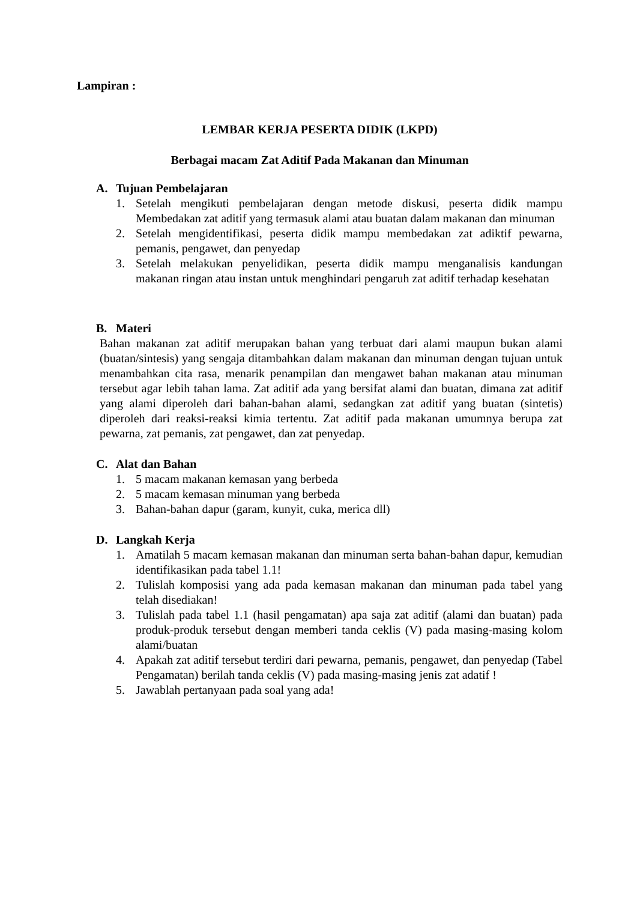Lampiran :
LEMBAR KERJA PESERTA DIDIK (LKPD)
Berbagai macam Zat Aditif Pada Makanan dan Minuman
A. Tujuan Pembelajaran
1. Setelah mengikuti pembelajaran dengan metode diskusi, peserta didik mampu Membedakan zat aditif yang termasuk alami atau buatan dalam makanan dan minuman
2. Setelah mengidentifikasi, peserta didik mampu membedakan zat adiktif pewarna, pemanis, pengawet, dan penyedap
3. Setelah melakukan penyelidikan, peserta didik mampu menganalisis kandungan makanan ringan atau instan untuk menghindari pengaruh zat aditif terhadap kesehatan
B. Materi
Bahan makanan zat aditif merupakan bahan yang terbuat dari alami maupun bukan alami (buatan/sintesis) yang sengaja ditambahkan dalam makanan dan minuman dengan tujuan untuk menambahkan cita rasa, menarik penampilan dan mengawet bahan makanan atau minuman tersebut agar lebih tahan lama. Zat aditif ada yang bersifat alami dan buatan, dimana zat aditif yang alami diperoleh dari bahan-bahan alami, sedangkan zat aditif yang buatan (sintetis) diperoleh dari reaksi-reaksi kimia tertentu. Zat aditif pada makanan umumnya berupa zat pewarna, zat pemanis, zat pengawet, dan zat penyedap.
C. Alat dan Bahan
1. 5 macam makanan kemasan yang berbeda
2. 5 macam kemasan minuman yang berbeda
3. Bahan-bahan dapur (garam, kunyit, cuka, merica dll)
D. Langkah Kerja
1. Amatilah 5 macam kemasan makanan dan minuman serta bahan-bahan dapur, kemudian identifikasikan pada tabel 1.1!
2. Tulislah komposisi yang ada pada kemasan makanan dan minuman pada tabel yang telah disediakan!
3. Tulislah pada tabel 1.1 (hasil pengamatan) apa saja zat aditif (alami dan buatan) pada produk-produk tersebut dengan memberi tanda ceklis (V) pada masing-masing kolom alami/buatan
4. Apakah zat aditif tersebut terdiri dari pewarna, pemanis, pengawet, dan penyedap (Tabel Pengamatan) berilah tanda ceklis (V) pada masing-masing jenis zat adatif !
5. Jawablah pertanyaan pada soal yang ada!